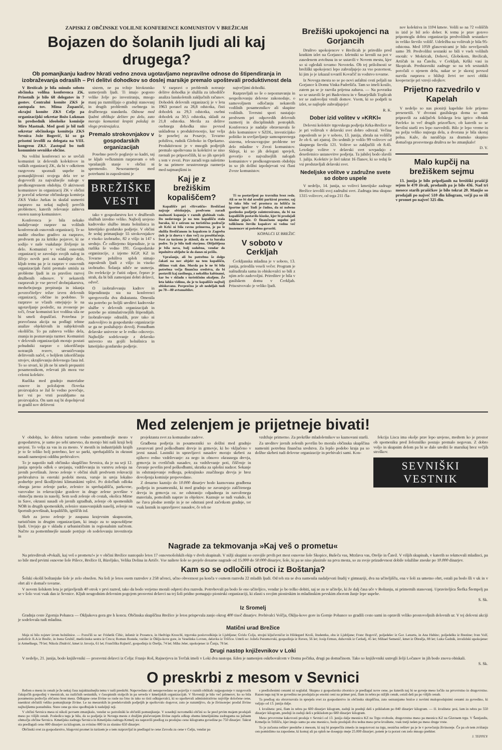ZAPISKI Z OBČINSKE VOLILNE KONFERENCE KOMUNISTOV V BREŽICAH
Bojazen do šolanih ljudi ali kaj drugega?
Ob pomanjkanju kadrov hkrati vedno znova ugotavljamo nepravilne odnose do štipendiranja in izobraževanja odraslih – Pri delitvi dohodkov so doslej marsikje premalo upoštevali produktivnost dela
V Brežicah je bila minulo soboto občinska volilna konferenca ZK. Prisotnih je bilo 68 delegatov in 7 gostov. Centralni komite ZKS je zastopala tov. Mima Župančič, okrajni komite ZKS Celje pa organizacijski sekretar Božo Lukman in predsednik ideološke komisije Miro Mastnak. Med gosti je bil tudi sekretar občinskega komiteja ZKS Sevnica Jože Bogovič, ki so ga prisotni izvolili za delegata na VIII. kongresu ZKJ. Zastopal bo tudi komuniste sevniške občine.
Na volilni konferenci so se srečali komunisti iz delovnih kolektivov in vaških organizacij ZK, da bi v odkritem razgovoru spoznali uspehe in pomanjkljivosti svojega dela ter se dogovorili za najvažnejše naloge v predkongresnem obdobju. O aktivnosti komunistov in organizacij ZK v občini je poročal sekretar občinskega komiteja ZKS Vinko Jurkas in skušal usmeriti razpravo na nekaj najbolj perečih problemov, katerih reševanje zahteva enoten nastop komunistov.
Konferenca je bila nekako nadaljevanje razprav na volilnih konferencah osnovnih organizacij. Te so nudile obsežno gradivo za razpravo, predvsem pa za kritiko pojavov, ki ne sodijo v naše vsakdanje življenje in delo. Komunisti v večini osnovnih organizacij se zavedajo svojih nalog in iščejo novih poti za nadaljnje delo, kljub temu pa je iz razprav v osnovnih organizacijah čutiti premalo smisla za probleme ljudi in za pravilen razvoj družbenih odnosov. V nekaterih razpravah je vse preveč drobnjakarstva, medsebojnega prepiranja in iskanja povzročiteljev težav izven delovnih organizacij, občine in podobno. Te razprave se včasih omejujejo le na ugotavljanje posledic, na zvonenje po toči, česar komunisti kot vodilna sila ne bi smeli dopuščati. Potrebna je pravočasna akcija na podlagi tehtne analize objektivnih in subjektivnih okoliščin. To pa zahteva veliko dela, znanja in poznavanja razmer. Komunisti v delovnih organizacijah morajo postati pobudniki razprav o izkoriščanju notranjih rezerv, uresničevanju delitvenih načel, o boljšem izkoriščanju strojev, skrajševanju delovnega časa itd. To so stvari, ki jih ne bi smeli prepustiti posameznikom, reševati jih mora vse celotni kolektiv.
Razlika med gradnjo materialne osnove in položajem človeka proizvajalca se žal še vedno povečuje, ker vsi po vrsti pozabljamo na proizvajalca. On sam naj bi dopolnjeval in gradil nov delitveni
sistem, ne pa težnje birokratsko usmerjenih ljudi. Ti imajo pogosto velike želje po investiranju, mnogo manj pa razmišljajo o gradnji stanovanj in drugih problemih osebnega in družbenega standarda. Odnose med ljudmi oblikuje delitev po delu, zato morajo komunisti krepiti položaj in vlogo proizvajalca.
Premalo strokovnjakov v gospodarskih organizacijah
Posebno pereče poglavje so kadri, saj se kljub večkratnim razpravam o teh vprašanjih stanje v občini ni spremenilo. Nesorazmerja med potrebami in zaposlenimi je
BREŽIŠKE VESTI
tako v gospodarstvu kot v družbenih službah izredno veliko. Najbolj urejeno kadrovsko službo imata bolnišnica in kmetijsko gozdarsko podjetje. V občini že sedaj primanjkuje 55 strokovnjakov z visoko izobrazbo, 82 z višjo in 147 s srednjo. Če odštejemo štipendiste, je ta razlika še vedno 191. Gospodarske organizacije, z izjemo KGP, KZ in Tovarne pohištva sploh nimajo zaposlenih ljudi z višjo in visoko izobrazbo. Šolanja nihče ne usmerja. Do reelekcije je čutiti odpor, čeprav je strah, da bi bili zamenjani dobri delavci, odveč.
O izobraževanju kadrov in štipendiranju sta na konferenci spregovorila dva diskutanta. Omenila sta potrebo po boljši ureditvi kadrovske službe v delovnih organizacijah in potrebe po stimulativnejših štipendijah. Izobraževanje odraslih, prav tako ni zadovoljivo in gospodarske organizacije se ga ne poslužujejo dovolj. Ponudbam delavske univerze se le redko odzovejo. Najboljše sodelovanje z delavsko univerzo sta gojili bolnišnica in kmetijsko gozdarsko podjetje.
V razpravi o problemih notranje delitve dohodka je služila za izhodišče analiza lanskoletnih zaključnih računov. Dohodek delovnih organizacij je v letu 1963 porasel za 28,8 odstotka, čisti dohodek za 29,3 odstotka, osebni dohodek za 30,5 odstotka, skladi za 21,8 odstotka. Merila za delitve osebnega dohodka niso povsod usklađena s produktivnostjo, kar velja še posebej za Posavje, Tovarno pohištva, rudnik Globoko in Opekarno. Produktivnost je v mnogih podjetjih premalo upoštevana in kolektivi se niso ravnali po priporočilih, ki so jih sprejeli s tem v zvezi. Prav zaradi tega naletimo še na primere neustreznega razmerja med najmanjšimi in
Kaj je z brežiškim kopališčem?
Kopališče pri »Hrvatiču« Brežičani najraje obiskujejo, predvsem zaradi možnosti kopanja v raznih globinah vode. Do nedavnega je na tem kopališču stala baraka, ki z ozirom na turistično področje ob Krki ni bila ravno primerna, je pa le služila Brežičanom in kopalcem iz Zagreba (teh je iz dneva v dan več) za preoblačenje. Svet za turizem je sklenil, da se ta baraka podre. To je bilo tudi storjeno. Obljubljena je bila nova, bolj sodobna, vendar do izpolnitve obljube še do danes ni prišlo.
Vprašanje, ali bo potrebno še dolgo čakati na nov objekt na tem kopališču, slišimo vsak dan. Morda pa le ne bi bila potrebna večja finančna sredstva, da bi postavili kaj zasilnega, z nekoliko kabinami, kar bo v skladu s turističnim okoljem. Že leta lahko vidimo, da je to kopališče najbolj obiskovano. Povprečno je ob nedeljah tudi po 70—80 avtomobilov.
največjimi dohodki.
Razpravljali so še o nepoznavanju in nespoštovanju delovne zakonodaje, o samovoljnem odločanju nekaterih vodilnih posameznikov ali skupine vodilnih. Tovrstni spori nastajajo predvsem pri odpovedih delovnih razmerij in disciplinskih postopkih. Konferenca je nadalje obravnavala še delo komunistov v SZDL, investicijsko politiko in uveljavljanje samoupravnega sistema, telesnovzgojne probleme ter delo mladine v Zvezi komunistov. Sklepi, ki so jih delegati sprejeli, govorijo o najvažnejših nalogah komunistov v predkongresnem obdobju in so jih dolžni izpolnjevati vsi člani Zveze komunistov.
Ti so postavljeni po travniku brez reda. Ali se ne bi dal urediti parkirni prostor, saj bi tako bilo več prostora za ležišča in športne igre! Tudi je čudno, da ni nobeno gostinsko podjetje zainteresirano, da bi na kopališčih postavilo kioske, kjer bi prodajali hladne pijače. O finančnem uspehu pri tolikšnem številu kopalcev ni vedno več inozemcev ni potrebno govoriti.
KOPALCI IZ BREŽIC
V soboto v Cerkljah
Cerkljanska mladina je v soboto, 13. junija, priredila veseli večer. Program je naštudirala sama in obiskovalci so bili z njim zelo zadovoljni. Prireditev je bila v gasilskem domu v Cerkljah. Prisostvovalo je veliko ljudi.
Brežiški upokojenci na Gorjancih
Društvo upokojencev v Brežicah je priredilo pred kratkim izlet na Gorjance. Izletniki so krenili na pot v zasedenem avtobusu in se ustavili v Novem mestu, kjer so si ogledali tovarno Novoteks. Ob tej priložnosti se brežiški upokojenci lepo zahvaljujejo za vso pozornost, ki jim jo je izkazal tovariš Kovačič in vodstvo tovarne.
Iz Novega mesta so se po novi asfaltni cesti peljali na Gorjance k Domu Vinka Paderšiča. Tam so imeli kosilo, zatem pa se je razvila prijetna zabava. — Na povratku so se ustavili še pri Badovincu in v Šmarjeških Toplicah ter se zadovoljni vrnili domov. Vsem, ki so podprli ta izlet, se najlepše zahvaljujejo!
R. K.
Dober izid volitev v »KRKI«
Delovni kolektiv trgovskega podjetja Krka-Brežice se je pri volitvah v delavski svet dobro odrezal. Večina zaposlenih se je v soboto, 13. junija, zbrala na volišču že ob 6. uri zjutraj. Do sedmih je volilo 99 volivcev od skupnega števila 121. Volitve so zaključili ob 8.45. Letošnje volitve v delavski svet sovpadajo z desetletnico ustanovitve podjetja. Ta jubilej bodo slavili 1. julija. Kolektiv je štel takrat 16 članov, ki so tedaj še vsi predstavljali delavski svet.
Nedeljske volitve v zadružne svete so dobro uspele
V nedeljo, 14. junija, so volivci kmetijske zadruge Brežice izvolili svoj zadružni svet. Zadruga ima skupno 1315 volivcev, od tega 211 čla-
nov kolektiva in 1104 kmete. Volili so na 72 voliščih in izid je bil zelo dober. K temu je prav gotovo pripomogla dobra organizacija predvolilnih sestankov in veliko število volišč. Udeležba na volitvah je bila 95-odstotna. Med 1059 glasovnicami je bilo neveljavnih samo 39. Predvolilni sestanki so bili v vseh volilnih enotah: v Mokricah, Dobovi, Globokem, Brežicah, Artičah in na Čatežu, v Cerkljah, Krški vasi in Skopicah. Predstavniki zadruge so na teh sestankih poročali o njenem delu, nakar se je skoraj povsod razvila razprava o bližnji žetvi ter novi obliki kooperacije pri vzreji odojkov.
Prijetno razvedrilo v Kapelah
V nedeljo so nas pionirji kapelske šole prijetno presenetili. V dvorani gasilskega doma so nam pripravili za zaključek šolskega leta igrico »Bedak Pavlek« in več drugih prizorčkov, ob katerih so se številni starši res lepo razvedrili. Bilo je lepo vreme in na polju veliko nujnega dela, a dvorana je bila skoraj polna. Kaže, da naraščaja za dramsko skupino domačega prosvetnega društva ne bo zmanjkalo!
D. V.
Malo kupčij na brežiškem sejmu
13. junija je bilo pripeljanih na brežiški prašičji sejem le 470 živali, prodanih pa je bilo 436. Nad tri mesece starih prašičkov je bilo tokrat 20. Manjše so prodajali po največ 510 din kilogram, večji pa so šli v promet po največ 325 din.
Med zelenjem je prijetneje bivati!
V obdobju, ko dobiva turizem vedno pomembnejše mesto v gospodarstvu, je samo po sebi umevno, da morajo biti naši kraji bolj urejeni. To velja za vas in za mesto. V mestih in industrijskih krajih je to še toliko bolj potrebno, ker so parki, sprehajališča in okrasni nasadi namenjeni oddihu prebivalcev.
To je napotilo tudi občinsko skupščino Sevnica, da je na seji 12. junija sprejela odlok o urejanju, vzdrževanju in varstvu zelenja na javnih površinah. Javno zelenje v občini služi predvsem rekreaciji prebivalstva in estetski podobi mesta, varuje in ureja lokalno podnebje pred škodljivimi klimatskimi vplivi. Po določbah odloka obsega javno zelenje parke, zelenice in sprehajališča, parkovne, varovalne in rekreacijske gozdove in druge zelene površine v območju mesta in naselij. Sem sodi zelenje ob cestah, okolica Mirne in Save, okrasni nasadi ob javnih zgradbah, zelenje ob spomenikih NOB in drugih spomenikih, zelenice stanovanjskih naselij, zelenje na športnih površinah, kopališčih, igriščih itd.
Skrb za javno zelenje je zaupana krajevnim skupnostim, turističnim in drugim organizacijam, ki imajo za to usposobljene ljudi. Urejajo ga v skladu z urbanističnim in regionalnim načrtom. Načrte za pomembnejše nasade potrjuje ob sodelovanju investitorja in
projektanta svet za komunalne zadeve.
Gradbena podjetja in posamezniki so dolžni med gradnjo zavarovati pred poškodbami drevje in grmovje, ki bo vključeno v javni nasad. Lastniki in upravljavci nasadov morajo skrbeti za njihovo redno vzdrževanje: za nego in obnovo okrasnega drevja, grmovja in cvetličnih nasadov, za vzdrževanje poti, čiščenje in čuvanje površin pred poškodbami, skratka za splošni nadzor. Sekanje in odstranjevanje redkega, pokrajinsko značilnega drevja je brez dovoljenja komisije prepovedano.
Z denarno kaznijo do 10.000 dinarjev bodo kaznovana gradbena podjetja in posamezniki, ki med gradnjo ne zavarujejo zaščitenega drevja in grmovja oz. ne odstranijo odpadnega in navoženega materiala, pomožnih naprav in objektov. Kaznuje se tudi vsakdo, ki ne čuva plodne zemlje in je ne odstrani pred začetkom gradnje, ter vsak lastnik in upravljavec nasadov, če teh ne
vzdržuje primerno. Za prekrške mladoletnikov so kaznovani starši.
Za ureditev javnih zelenih površin bo morala občinska skupščina nameniti potrebna finančna sredstva. Za lepšo podobo kraja pa so dolžne skrbeti tudi delovne organizacije in prebivalci sami. Kon-
fekcija Lisca ima okolje prav lepo urejeno, medtem ko je prostor ob spomeniku pred železniško postajo premalo negovan. Z dobro voljo in skupnim delom pa bi se dalo urediti še marsikaj brez večjih stroškov.
SEVNIŠKI VESTNIK
Nagrade za tekmovanja »Kaj veš o prometu«
Na prireditvah »Pokaži, kaj veš o prometu!« je v občini Brežice nastopalo letos 17 osnovnošolskih ekip v dveh skupinah. V nižji skupini so osvojile prvih pet mest osnovne šole Skopice, Bušeča vas, Mrzlava vas, Orešje in Čatež. V višjih skupinah, v katerih so tekmovali mladinci, pa so bile med prvimi osnovne šole Pišece, Brežice II, Bizeljsko, Velika Dolina in Artiče. Vse naštete šole so prejele denarne nagrade od 15.000 do 50.000 dinarjev, šole, ki pa se niso plasirale na prva mesta, so za svoje prizadevnost dobile tolažilne zneske po 10.000 dinarjev.
Kam so se odločili otroci iz Boštanja?
Šolski okoliš boštanjske šole je zelo obsežen. Na šoli je letos osem razredov z 258 učenci, učno obveznost pa konča v osmem razredu 22 mladih ljudi. Od teh sta se dva namenila nadaljevati študij v gimnaziji, dva na učiteljišču, ena v šoli za umetno obrt, ostali pa bodo šli v uk in v obrt ali v domače tovarne.
V novem šolskem letu je prijavljenih 40 otrok v prvi razred, tako da bodo verjetno morali odpreti dva razreda. Potrebovali pa bodo še eno učiteljico, vendar jo bo težko dobiti, saj se za te učitelje, ki že dalj časa uče v Boštanju, ni primernih stanovanj. Upraviteljica Štefka Štempelj pa se v šolo vozi vsak dan iz Sevnice. Kljub neugodnim delovnim pogojem prosvetni delavci na tej šoli pridno pomagajo pionirski organizaciji, ki zlasti s svojim pionirskim in mladinskim pevskim zborom žanje lepe uspehe.
S. Sk.
Iz Sromelj
Gradnja ceste Zgornja Pohanca — Okljukova gora gre h koncu. Občinska skupščina Brežice je letos prispevala zanjo okrog 400 tisoč dinarjev. Prebivalci Volčja, Oklju-kove gore in Gornje Pohance so gradili cesto sami in opravili veliko prostovoljnih delovnih ur. V tej delovni akciji je sodelovala tudi mladina.
Matični urad Brežice
Maja ni bilo rojstev izven bolnišnice. — Poročili so se: Friderik Cibic, inženir iz Prosenca, in Hedviga Kroschl, trgovska poslovodkinja iz Ljubljane; Gvido Colja, strojni ključavničar in Hildegard Kroši, študentka, oba iz Ljubljane; Franc Bogovič, poljedelec iz Gor. Lenarta, in Ana Habinc, poljedelka iz Brezine; Ivan Volf, podoficir JLA iz Brežic, in Irena Grubič, medicinska sestra iz Crnca; Roman Bostele, varilec iz Oklju-kove gore, in Veselinka Lovren, delavka iz Trščice. Umrli so: Jožefa Pezamovski, gospodinja iz Raven, 56 let; Josip Erman, duhovnik iz Cerkelj, 45 let; Mihael Semenič, kmet iz Obrežja, 88 let; Luka Gadnik, invalidski upokojenec iz Armeškega, 79 let; Nikola Zbukvić, kmet iz Javorja, 61 let; Frančiška Rajterič, gospodinja iz Orešja, 74 let; Miha Jeler, upokojenec iz Čanja, 78 let.
Drugi nastop književnikov v Loki
V nedeljo, 21. junija, bodo književniki — prosvetni delavci iz Celja: Franjo Roš, Rajnerjeva in Terčak imeli v Loki dva nastopa. Eden je namenjen oskrbovalcem v Domu počitka, drugi pa domačinom. Tako so književniki ustregli želji Ločanov in jih bodo znova obiskali.
S. Sk.
O preskrbi z mesom v Sevnici
Refren o mesu in cenah je že nekaj časa najaktualnejša tema v naši preskrbi. Napovedano ali nenapovedano se pojavlja v raznih oblikah: najpogosteje v razgovorih čakajočih gospodinj v mesnicah, na različnih sestankih, v časopisnih stolpcih in pa seveda v kmetijskih organizacijah. V Sloveniji je bilo več primerov, ko so bila posamezna področja občasno brez mesa. Odkupne cene živine so rasle na črno in tako so tisti odkupovalci, ki so upoštevali administrativno najvišje določene cene, naenkrat občutili veliko pomanjkanje živine. Le na mesarskih in predelovalnih podjetjih je spoštovalo dogovor, zato je razumljivo, da je živinorejec prodal živino najboljšemu ponudniku. Stare cene ga niso spodbujale k nadaljnji reji.
V občini Sevnica mesa ni nikoli povsem zmanjkalo, vendar so potrošniki le občutili pomanjkanje. V sosednji novomeški občini so še pred prvim majem prodajali meso po višjih cenah. Posledica tega je bila, da so podjetja iz Novega mesta z dražjim plačevanjem živine zaprla odkup obema kmetijskima zadrugama na južnem območju občine Sevnica. Kmetijska zadruga Sevnica in Kmetijska zadruga Krmelj sta napravili predlog za prodajno ceno kilograma govedine po 750 dinarjev. Takrat sta predlagali ceno 800 dinarjev za kilogram, za svinino 800 in za slanino 650 dinarjev.
Občinski svet za gospodarstvo, blagovni promet in turizem je o tem razpravljal in predlagal te cene Zavodu za cene v Celju, vendar pa
s predloženimi cenami ni soglašal. Skupno z gospodarsko zbornico je predlagal nove cene, po katerih naj bi se goveje meso ločilo na prvovrstno in drugovrstno. Razen tega naj bi se govedina ne prodajala po enotni ceni na primer prsi, flam in rebra po nižjih cenah, ostali deli pa po višjih cenah.
Ta predlog sta obravnavala in sprejela svet za gospodarstvo in občinska skupščina, zato seznanjamo bralce z novimi maloprodajnimi cenami za govedino, ki veljajo od 13. junija dalje.
I. kvaliteta: prsi, flam in rebra po 600 dinarjev kilogram, zadnji in prednji deli s prikladom po 840 dinarjev kilogram. — II. kvaliteta: prsi, lam in rebra po 550 dinarjev kilogram, prednji in zadnji deli s prikladom po 680 dinarjev kilogram.
Meso prvovrstne kakovosti prodaja v Sevnici od 13. junija dalje mesnica KZ na Trgu svobode, drugovrstno meso pa mesnica KZ na Glavnem trgu. V Šentjanžu, Krmelju in Tržišču, kjer imajo samo po eno mesnico, bodo prodajali dva tedna meso prve kvalitete, vsak tretji teden pa meso druge vrste.
To je začasna rešitev preskrbe z mesom, ki naj bi preprečila zmedo in negotovost na trgu, resnična rešitev pa je le v povečanju živinoreje. Če pa ob tem zvišanju cen pomislimo na zaposlene, ki komaj ali pa sploh ne dosegajo meje 25.000 dinarjev, potem je ta porast cen zelo mnogo prehiter.
J. TEPPEY